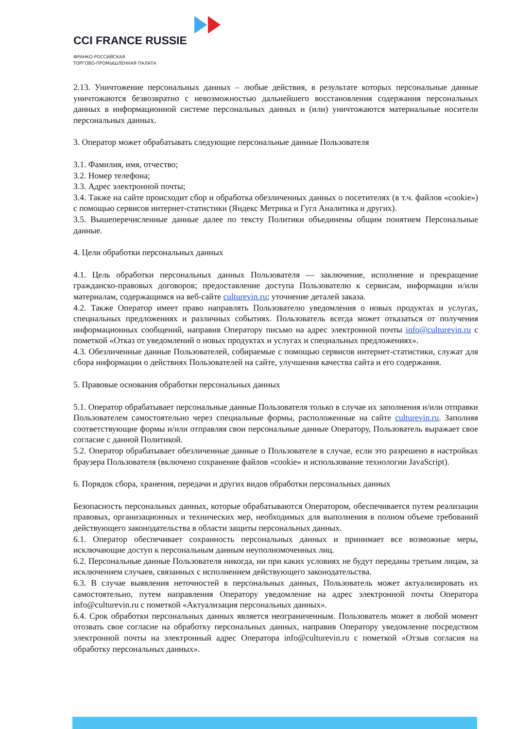CCI FRANCE RUSSIE
ФРАНКО-РОССИЙСКАЯ
ТОРГОВО-ПРОМЫШЛЕННАЯ ПАЛАТА
2.13. Уничтожение персональных данных – любые действия, в результате которых персональные данные уничтожаются безвозвратно с невозможностью дальнейшего восстановления содержания персональных данных в информационной системе персональных данных и (или) уничтожаются материальные носители персональных данных.
3. Оператор может обрабатывать следующие персональные данные Пользователя
3.1. Фамилия, имя, отчество;
3.2. Номер телефона;
3.3. Адрес электронной почты;
3.4. Также на сайте происходит сбор и обработка обезличенных данных о посетителях (в т.ч. файлов «cookie») с помощью сервисов интернет-статистики (Яндекс Метрика и Гугл Аналитика и других).
3.5. Вышеперечисленные данные далее по тексту Политики объединены общим понятием Персональные данные.
4. Цели обработки персональных данных
4.1. Цель обработки персональных данных Пользователя — заключение, исполнение и прекращение гражданско-правовых договоров; предоставление доступа Пользователю к сервисам, информации и/или материалам, содержащимся на веб-сайте culturevin.ru; уточнение деталей заказа.
4.2. Также Оператор имеет право направлять Пользователю уведомления о новых продуктах и услугах, специальных предложениях и различных событиях. Пользователь всегда может отказаться от получения информационных сообщений, направив Оператору письмо на адрес электронной почты info@culturevin.ru с пометкой «Отказ от уведомлений о новых продуктах и услугах и специальных предложениях».
4.3. Обезличенные данные Пользователей, собираемые с помощью сервисов интернет-статистики, служат для сбора информации о действиях Пользователей на сайте, улучшения качества сайта и его содержания.
5. Правовые основания обработки персональных данных
5.1. Оператор обрабатывает персональные данные Пользователя только в случае их заполнения и/или отправки Пользователем самостоятельно через специальные формы, расположенные на сайте culturevin.ru. Заполняя соответствующие формы и/или отправляя свои персональные данные Оператору, Пользователь выражает свое согласие с данной Политикой.
5.2. Оператор обрабатывает обезличенные данные о Пользователе в случае, если это разрешено в настройках браузера Пользователя (включено сохранение файлов «cookie» и использование технологии JavaScript).
6. Порядок сбора, хранения, передачи и других видов обработки персональных данных
Безопасность персональных данных, которые обрабатываются Оператором, обеспечивается путем реализации правовых, организационных и технических мер, необходимых для выполнения в полном объеме требований действующего законодательства в области защиты персональных данных.
6.1. Оператор обеспечивает сохранность персональных данных и принимает все возможные меры, исключающие доступ к персональным данным неуполномоченных лиц.
6.2. Персональные данные Пользователя никогда, ни при каких условиях не будут переданы третьим лицам, за исключением случаев, связанных с исполнением действующего законодательства.
6.3. В случае выявления неточностей в персональных данных, Пользователь может актуализировать их самостоятельно, путем направления Оператору уведомление на адрес электронной почты Оператора info@culturevin.ru с пометкой «Актуализация персональных данных».
6.4. Срок обработки персональных данных является неограниченным. Пользователь может в любой момент отозвать свое согласие на обработку персональных данных, направив Оператору уведомление посредством электронной почты на электронный адрес Оператора info@culturevin.ru с пометкой «Отзыв согласия на обработку персональных данных».